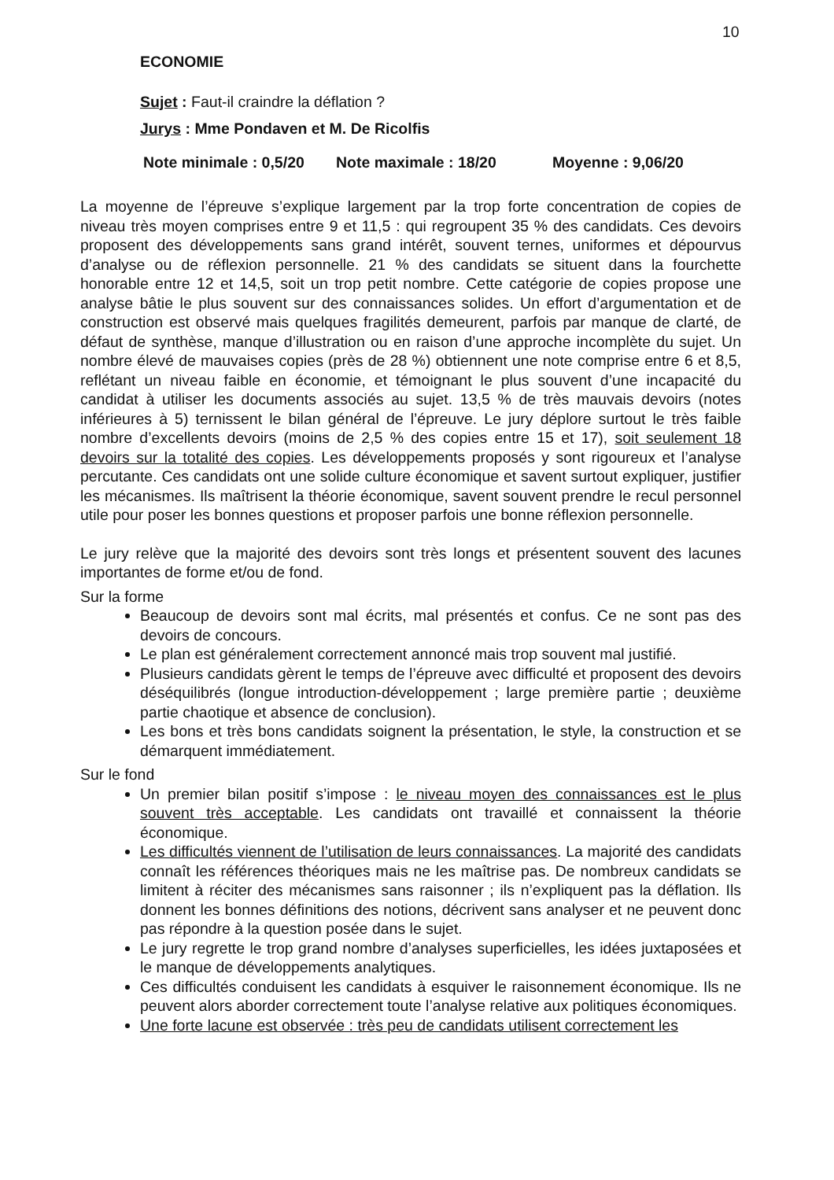10
ECONOMIE
Sujet : Faut-il craindre la déflation ?
Jurys : Mme Pondaven et M. De Ricolfis
Note minimale : 0,5/20 Note maximale : 18/20 Moyenne : 9,06/20
La moyenne de l’épreuve s’explique largement par la trop forte concentration de copies de niveau très moyen comprises entre 9 et 11,5 : qui regroupent 35 % des candidats. Ces devoirs proposent des développements sans grand intérêt, souvent ternes, uniformes et dépourvus d’analyse ou de réflexion personnelle. 21 % des candidats se situent dans la fourchette honorable entre 12 et 14,5, soit un trop petit nombre. Cette catégorie de copies propose une analyse bâtie le plus souvent sur des connaissances solides. Un effort d’argumentation et de construction est observé mais quelques fragilités demeurent, parfois par manque de clarté, de défaut de synthèse, manque d’illustration ou en raison d’une approche incomplète du sujet. Un nombre élevé de mauvaises copies (près de 28 %) obtiennent une note comprise entre 6 et 8,5, reflétant un niveau faible en économie, et témoignant le plus souvent d’une incapacité du candidat à utiliser les documents associés au sujet. 13,5 % de très mauvais devoirs (notes inférieures à 5) ternissent le bilan général de l’épreuve. Le jury déplore surtout le très faible nombre d’excellents devoirs (moins de 2,5 % des copies entre 15 et 17), soit seulement 18 devoirs sur la totalité des copies. Les développements proposés y sont rigoureux et l’analyse percutante. Ces candidats ont une solide culture économique et savent surtout expliquer, justifier les mécanismes. Ils maîtrisent la théorie économique, savent souvent prendre le recul personnel utile pour poser les bonnes questions et proposer parfois une bonne réflexion personnelle.
Le jury relève que la majorité des devoirs sont très longs et présentent souvent des lacunes importantes de forme et/ou de fond.
Sur la forme
Beaucoup de devoirs sont mal écrits, mal présentés et confus. Ce ne sont pas des devoirs de concours.
Le plan est généralement correctement annoncé mais trop souvent mal justifié.
Plusieurs candidats gèrent le temps de l’épreuve avec difficulté et proposent des devoirs déséquilibrés (longue introduction-développement ; large première partie ; deuxième partie chaotique et absence de conclusion).
Les bons et très bons candidats soignent la présentation, le style, la construction et se démarquent immédiatement.
Sur le fond
Un premier bilan positif s’impose : le niveau moyen des connaissances est le plus souvent très acceptable. Les candidats ont travaillé et connaissent la théorie économique.
Les difficultés viennent de l’utilisation de leurs connaissances. La majorité des candidats connaît les références théoriques mais ne les maîtrise pas. De nombreux candidats se limitent à réciter des mécanismes sans raisonner ; ils n’expliquent pas la déflation. Ils donnent les bonnes définitions des notions, décrivent sans analyser et ne peuvent donc pas répondre à la question posée dans le sujet.
Le jury regrette le trop grand nombre d’analyses superficielles, les idées juxtaposées et le manque de développements analytiques.
Ces difficultés conduisent les candidats à esquiver le raisonnement économique. Ils ne peuvent alors aborder correctement toute l’analyse relative aux politiques économiques.
Une forte lacune est observée : très peu de candidats utilisent correctement les